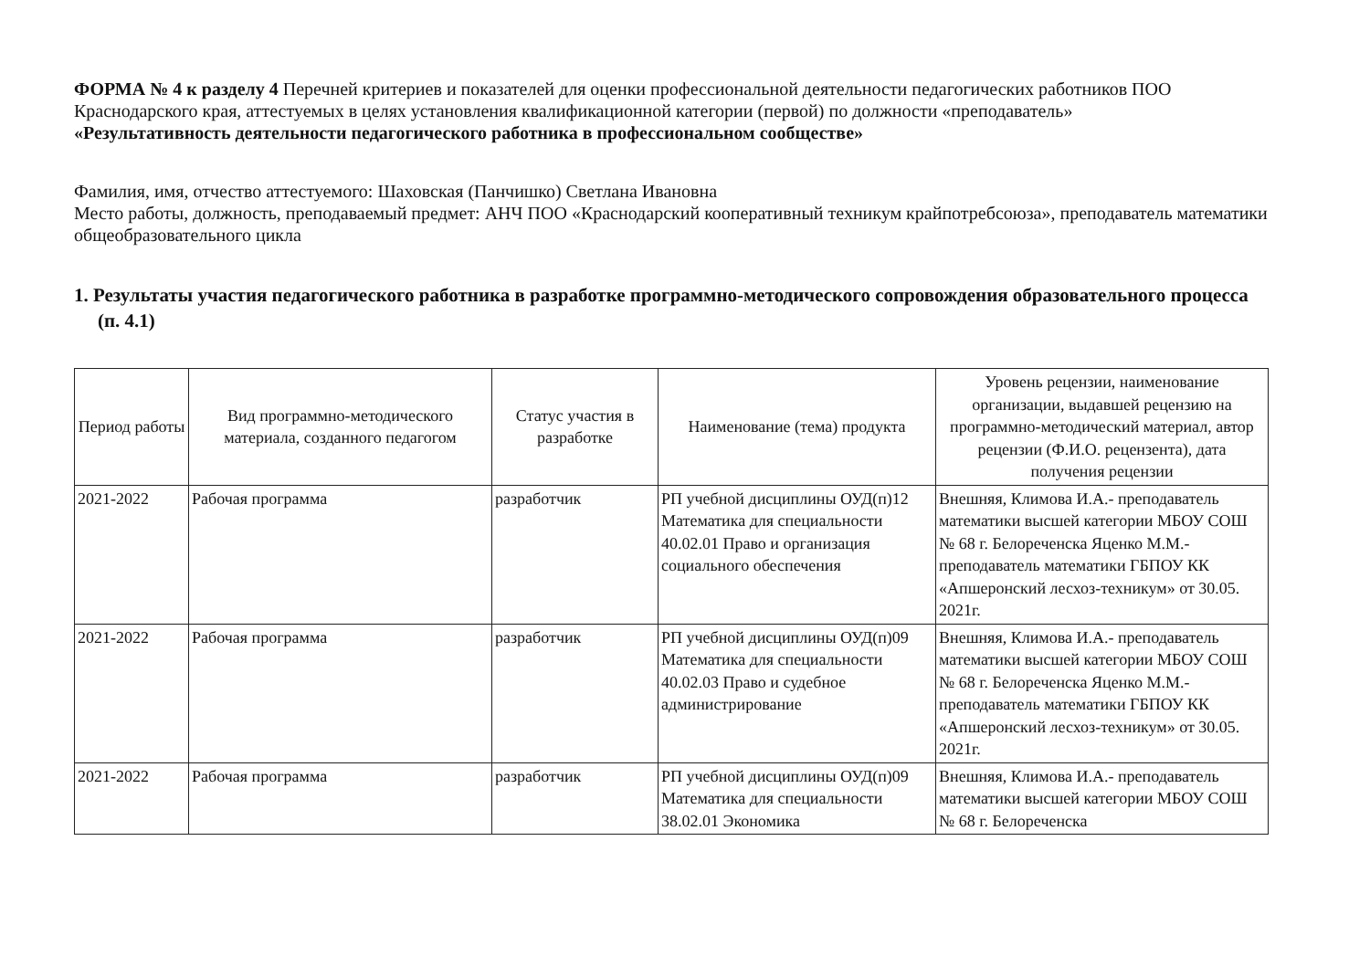ФОРМА № 4 к разделу 4 Перечней критериев и показателей для оценки профессиональной деятельности педагогических работников ПОО Краснодарского края, аттестуемых в целях установления квалификационной категории (первой) по должности «преподаватель»
«Результативность деятельности педагогического работника в профессиональном сообществе»
Фамилия, имя, отчество аттестуемого: Шаховская (Панчишко) Светлана Ивановна
Место работы, должность, преподаваемый предмет: АНЧ ПОО «Краснодарский кооперативный техникум крайпотребсоюза», преподаватель математики общеобразовательного цикла
1. Результаты участия педагогического работника в разработке программно-методического сопровождения образовательного процесса (п. 4.1)
| Период работы | Вид программно-методического материала, созданного педагогом | Статус участия в разработке | Наименование (тема) продукта | Уровень рецензии, наименование организации, выдавшей рецензию на программно-методический материал, автор рецензии (Ф.И.О. рецензента), дата получения рецензии |
| --- | --- | --- | --- | --- |
| 2021-2022 | Рабочая программа | разработчик | РП учебной дисциплины ОУД(п)12 Математика для специальности 40.02.01 Право и организация социального обеспечения | Внешняя, Климова И.А.- преподаватель математики высшей категории МБОУ СОШ № 68 г. Белореченска Яценко М.М.- преподаватель математики ГБПОУ КК «Апшеронский лесхоз-техникум» от 30.05. 2021г. |
| 2021-2022 | Рабочая программа | разработчик | РП учебной дисциплины ОУД(п)09 Математика для специальности 40.02.03 Право и судебное администрирование | Внешняя, Климова И.А.- преподаватель математики высшей категории МБОУ СОШ № 68 г. Белореченска Яценко М.М.- преподаватель математики ГБПОУ КК «Апшеронский лесхоз-техникум» от 30.05. 2021г. |
| 2021-2022 | Рабочая программа | разработчик | РП учебной дисциплины ОУД(п)09 Математика для специальности 38.02.01 Экономика | Внешняя, Климова И.А.- преподаватель математики высшей категории МБОУ СОШ № 68 г. Белореченска |